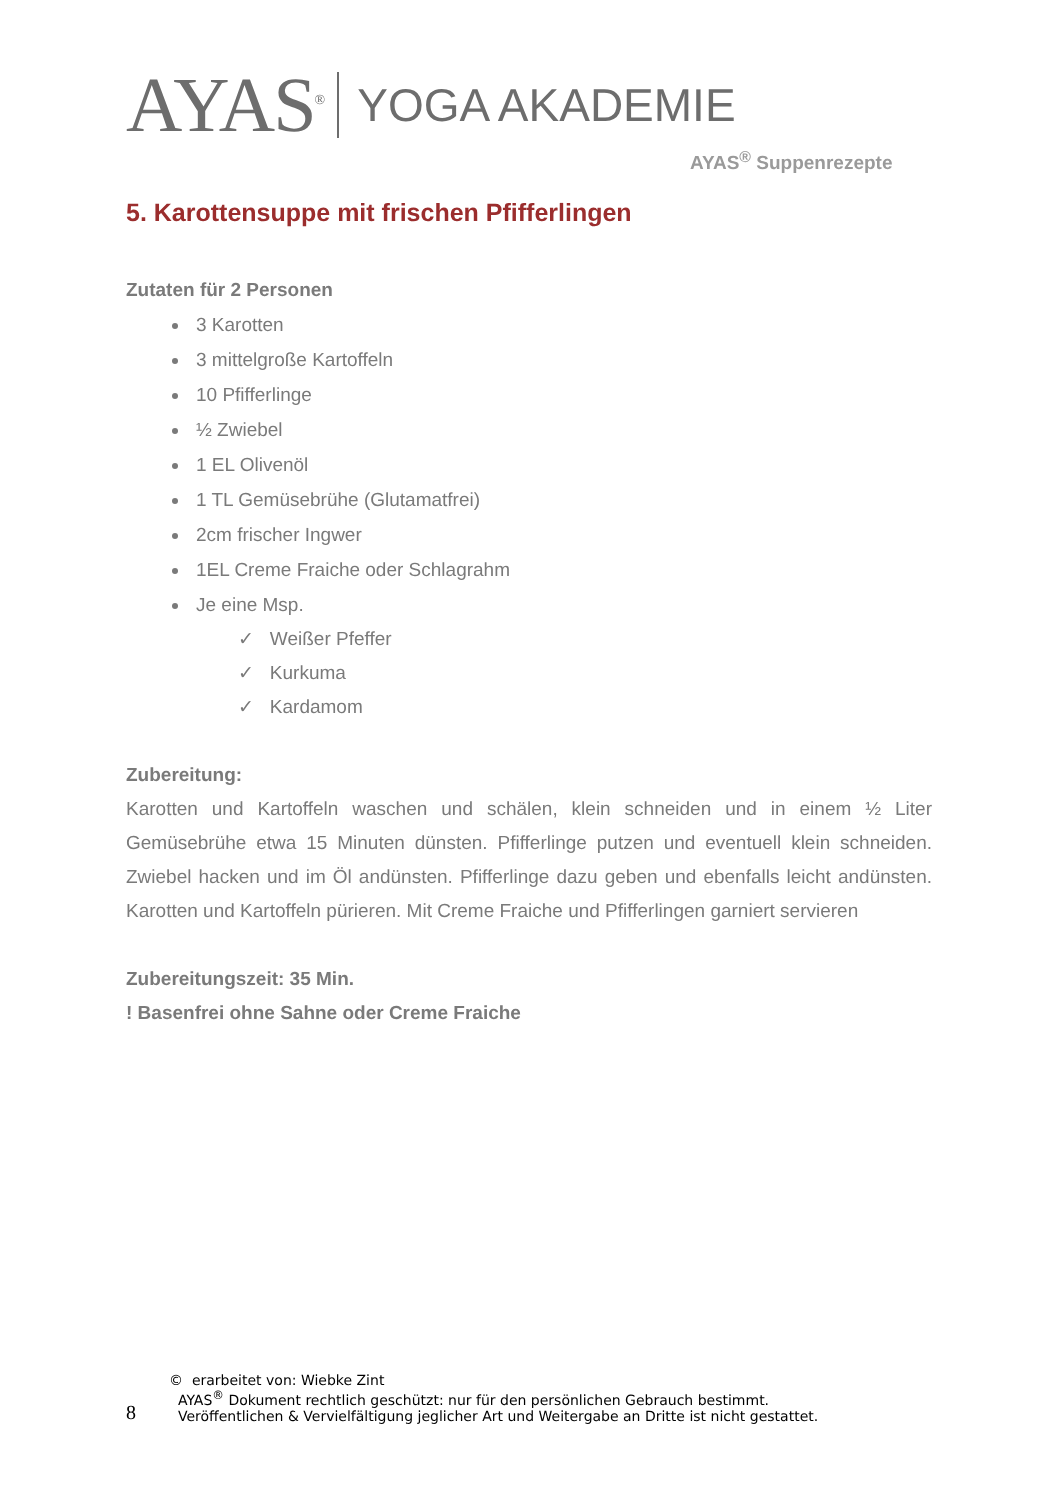AYAS<sup>®</sup> YOGA AKADEMIE
AYAS<sup>®</sup> Suppenrezepte
5. Karottensuppe mit frischen Pfifferlingen
Zutaten für 2 Personen
3 Karotten
3 mittelgroße Kartoffeln
10 Pfifferlinge
½ Zwiebel
1 EL Olivenöl
1 TL Gemüsebrühe (Glutamatfrei)
2cm frischer Ingwer
1EL Creme Fraiche oder Schlagrahm
Je eine Msp.
✓ Weißer Pfeffer
✓ Kurkuma
✓ Kardamom
Zubereitung:
Karotten und Kartoffeln waschen und schälen, klein schneiden und in einem ½ Liter Gemüsebrühe etwa 15 Minuten dünsten. Pfifferlinge putzen und eventuell klein schneiden. Zwiebel hacken und im Öl andünsten. Pfifferlinge dazu geben und ebenfalls leicht andünsten. Karotten und Kartoffeln pürieren. Mit Creme Fraiche und Pfifferlingen garniert servieren
Zubereitungszeit: 35 Min.
! Basenfrei ohne Sahne oder Creme Fraiche
8
© erarbeitet von: Wiebke Zint
AYAS<sup>®</sup> Dokument rechtlich geschützt: nur für den persönlichen Gebrauch bestimmt.
Veröffentlichen & Vervielfältigung jeglicher Art und Weitergabe an Dritte ist nicht gestattet.